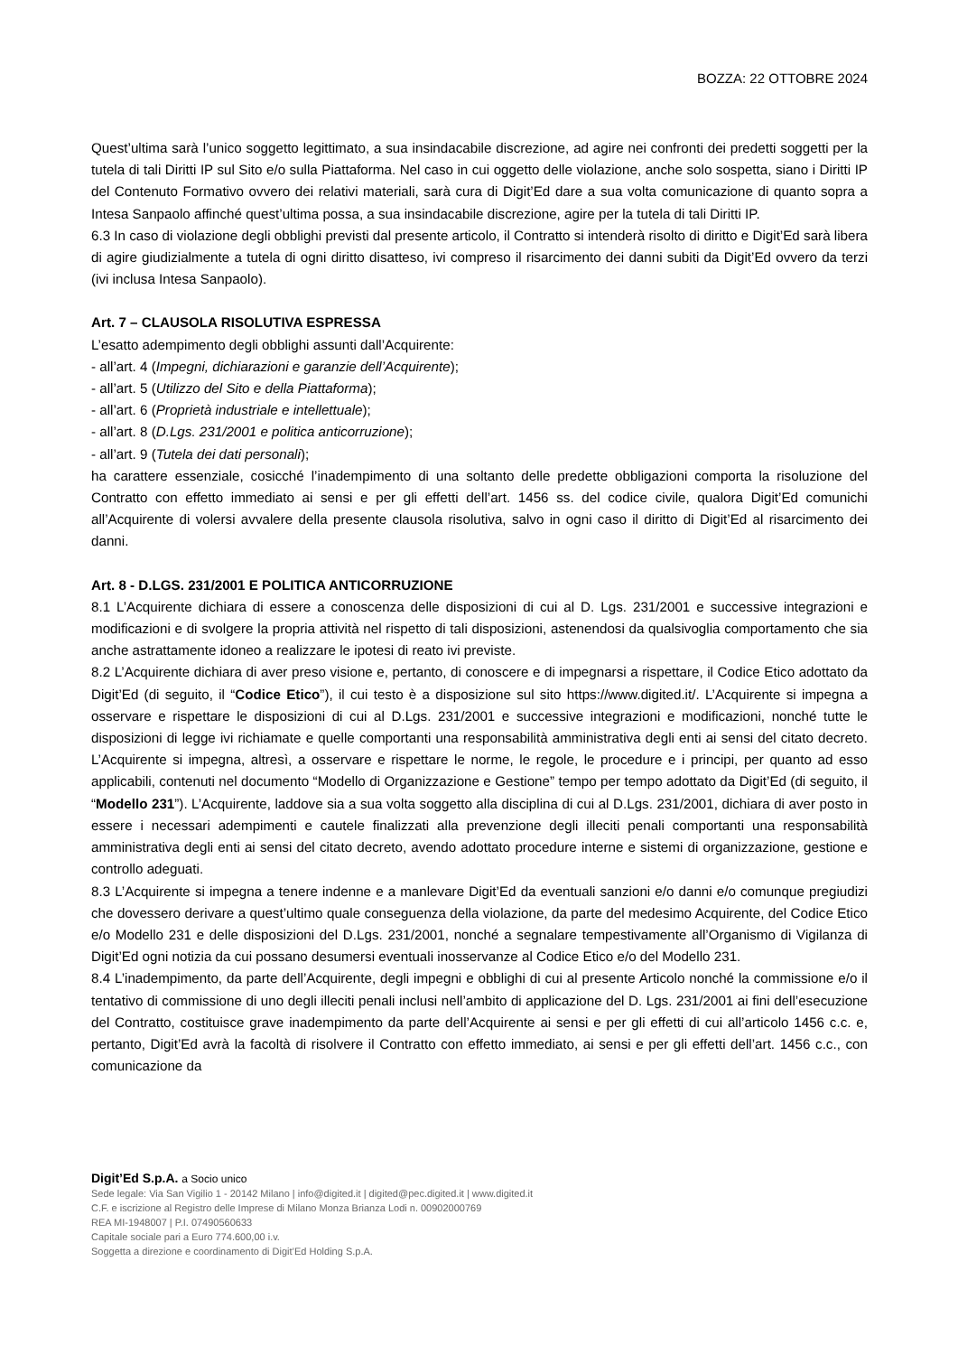BOZZA: 22 OTTOBRE 2024
Quest’ultima sarà l’unico soggetto legittimato, a sua insindacabile discrezione, ad agire nei confronti dei predetti soggetti per la tutela di tali Diritti IP sul Sito e/o sulla Piattaforma. Nel caso in cui oggetto delle violazione, anche solo sospetta, siano i Diritti IP del Contenuto Formativo ovvero dei relativi materiali, sarà cura di Digit’Ed dare a sua volta comunicazione di quanto sopra a Intesa Sanpaolo affinché quest’ultima possa, a sua insindacabile discrezione, agire per la tutela di tali Diritti IP.
6.3 In caso di violazione degli obblighi previsti dal presente articolo, il Contratto si intenderà risolto di diritto e Digit’Ed sarà libera di agire giudizialmente a tutela di ogni diritto disatteso, ivi compreso il risarcimento dei danni subiti da Digit’Ed ovvero da terzi (ivi inclusa Intesa Sanpaolo).
Art. 7 – CLAUSOLA RISOLUTIVA ESPRESSA
L’esatto adempimento degli obblighi assunti dall’Acquirente:
- all’art. 4 (Impegni, dichiarazioni e garanzie dell’Acquirente);
- all’art. 5 (Utilizzo del Sito e della Piattaforma);
- all’art. 6 (Proprietà industriale e intellettuale);
- all’art. 8 (D.Lgs. 231/2001 e politica anticorruzione);
- all’art. 9 (Tutela dei dati personali);
ha carattere essenziale, cosicché l’inadempimento di una soltanto delle predette obbligazioni comporta la risoluzione del Contratto con effetto immediato ai sensi e per gli effetti dell’art. 1456 ss. del codice civile, qualora Digit’Ed comunichi all’Acquirente di volersi avvalere della presente clausola risolutiva, salvo in ogni caso il diritto di Digit’Ed al risarcimento dei danni.
Art. 8 - D.LGS. 231/2001 E POLITICA ANTICORRUZIONE
8.1 L’Acquirente dichiara di essere a conoscenza delle disposizioni di cui al D. Lgs. 231/2001 e successive integrazioni e modificazioni e di svolgere la propria attività nel rispetto di tali disposizioni, astenendosi da qualsivoglia comportamento che sia anche astrattamente idoneo a realizzare le ipotesi di reato ivi previste.
8.2 L’Acquirente dichiara di aver preso visione e, pertanto, di conoscere e di impegnarsi a rispettare, il Codice Etico adottato da Digit’Ed (di seguito, il “Codice Etico”), il cui testo è a disposizione sul sito https://www.digited.it/. L’Acquirente si impegna a osservare e rispettare le disposizioni di cui al D.Lgs. 231/2001 e successive integrazioni e modificazioni, nonché tutte le disposizioni di legge ivi richiamate e quelle comportanti una responsabilità amministrativa degli enti ai sensi del citato decreto. L’Acquirente si impegna, altresì, a osservare e rispettare le norme, le regole, le procedure e i principi, per quanto ad esso applicabili, contenuti nel documento “Modello di Organizzazione e Gestione” tempo per tempo adottato da Digit’Ed (di seguito, il “Modello 231”). L’Acquirente, laddove sia a sua volta soggetto alla disciplina di cui al D.Lgs. 231/2001, dichiara di aver posto in essere i necessari adempimenti e cautele finalizzati alla prevenzione degli illeciti penali comportanti una responsabilità amministrativa degli enti ai sensi del citato decreto, avendo adottato procedure interne e sistemi di organizzazione, gestione e controllo adeguati.
8.3 L’Acquirente si impegna a tenere indenne e a manlevare Digit’Ed da eventuali sanzioni e/o danni e/o comunque pregiudizi che dovessero derivare a quest’ultimo quale conseguenza della violazione, da parte del medesimo Acquirente, del Codice Etico e/o Modello 231 e delle disposizioni del D.Lgs. 231/2001, nonché a segnalare tempestivamente all’Organismo di Vigilanza di Digit’Ed ogni notizia da cui possano desumersi eventuali inosservanze al Codice Etico e/o del Modello 231.
8.4 L’inadempimento, da parte dell’Acquirente, degli impegni e obblighi di cui al presente Articolo nonché la commissione e/o il tentativo di commissione di uno degli illeciti penali inclusi nell’ambito di applicazione del D. Lgs. 231/2001 ai fini dell’esecuzione del Contratto, costituisce grave inadempimento da parte dell’Acquirente ai sensi e per gli effetti di cui all’articolo 1456 c.c. e, pertanto, Digit’Ed avrà la facoltà di risolvere il Contratto con effetto immediato, ai sensi e per gli effetti dell’art. 1456 c.c., con comunicazione da
Digit’Ed S.p.A. a Socio unico
Sede legale: Via San Vigilio 1 - 20142 Milano | info@digited.it | digited@pec.digited.it | www.digited.it
C.F. e iscrizione al Registro delle Imprese di Milano Monza Brianza Lodi n. 00902000769
REA MI-1948007 | P.I. 07490560633
Capitale sociale pari a Euro 774.600,00 i.v.
Soggetta a direzione e coordinamento di Digit’Ed Holding S.p.A.